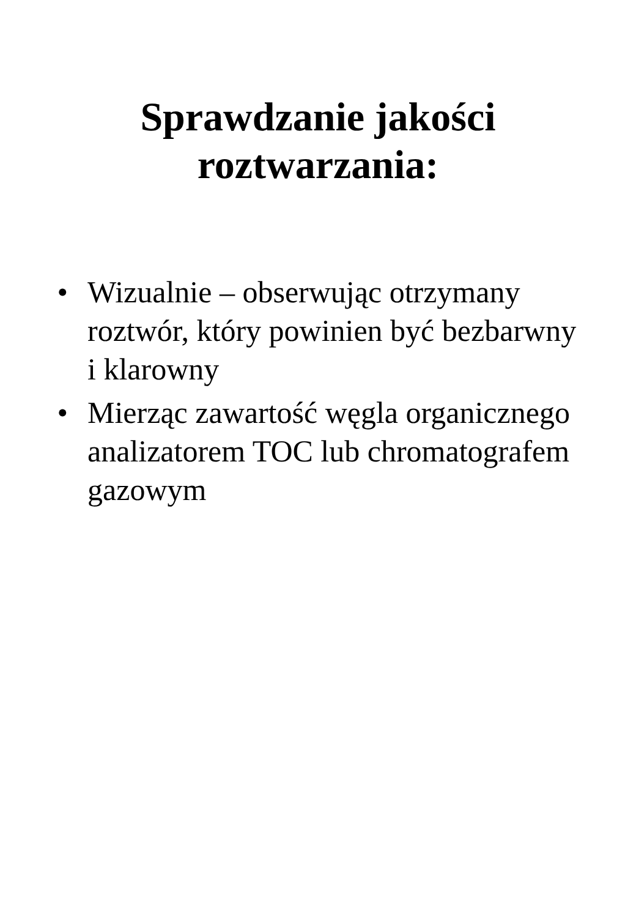Sprawdzanie jakości
roztwarzania:
• Wizualnie – obserwując otrzymany roztwór, który powinien być bezbarwny i klarowny
• Mierząc zawartość węgla organicznego analizatorem TOC lub chromatografem gazowym